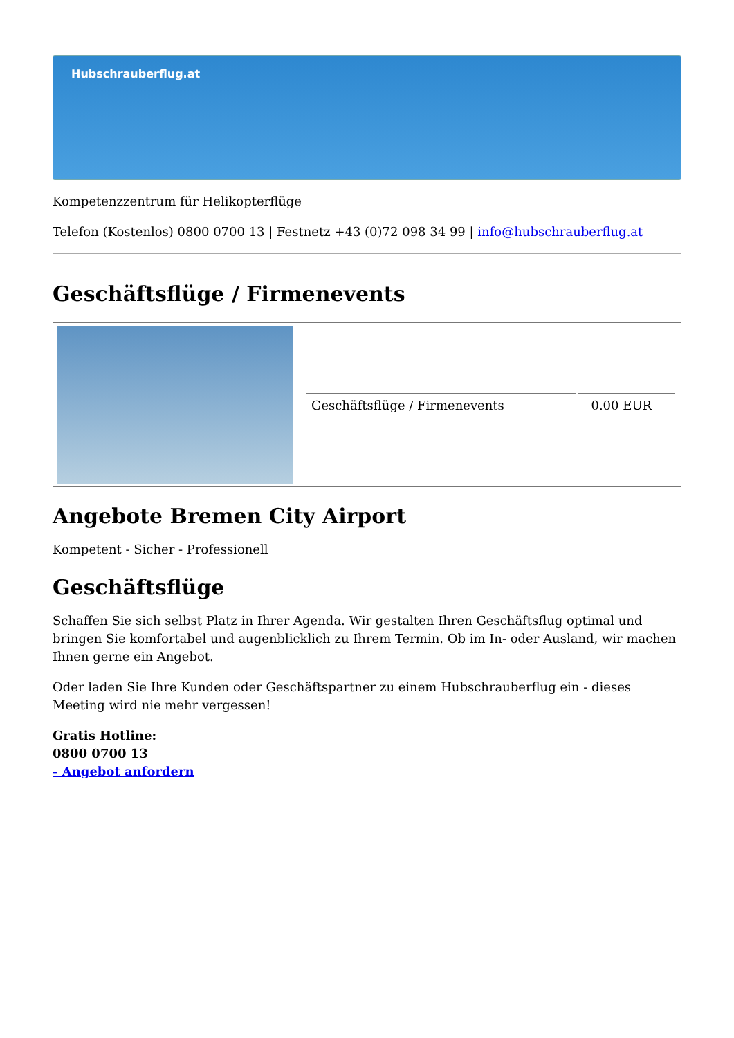Hubschrauberflug.at
Kompetenzzentrum für Helikopterflüge
Telefon (Kostenlos) 0800 0700 13 | Festnetz +43 (0)72 098 34 99 | info@hubschrauberflug.at
Geschäftsflüge / Firmenevents
| Geschäftsflüge / Firmenevents | 0.00 EUR |
Angebote Bremen City Airport
Kompetent - Sicher - Professionell
Geschäftsflüge
Schaffen Sie sich selbst Platz in Ihrer Agenda. Wir gestalten Ihren Geschäftsflug optimal und bringen Sie komfortabel und augenblicklich zu Ihrem Termin. Ob im In- oder Ausland, wir machen Ihnen gerne ein Angebot.
Oder laden Sie Ihre Kunden oder Geschäftspartner zu einem Hubschrauberflug ein - dieses Meeting wird nie mehr vergessen!
Gratis Hotline:
0800 0700 13
- Angebot anfordern